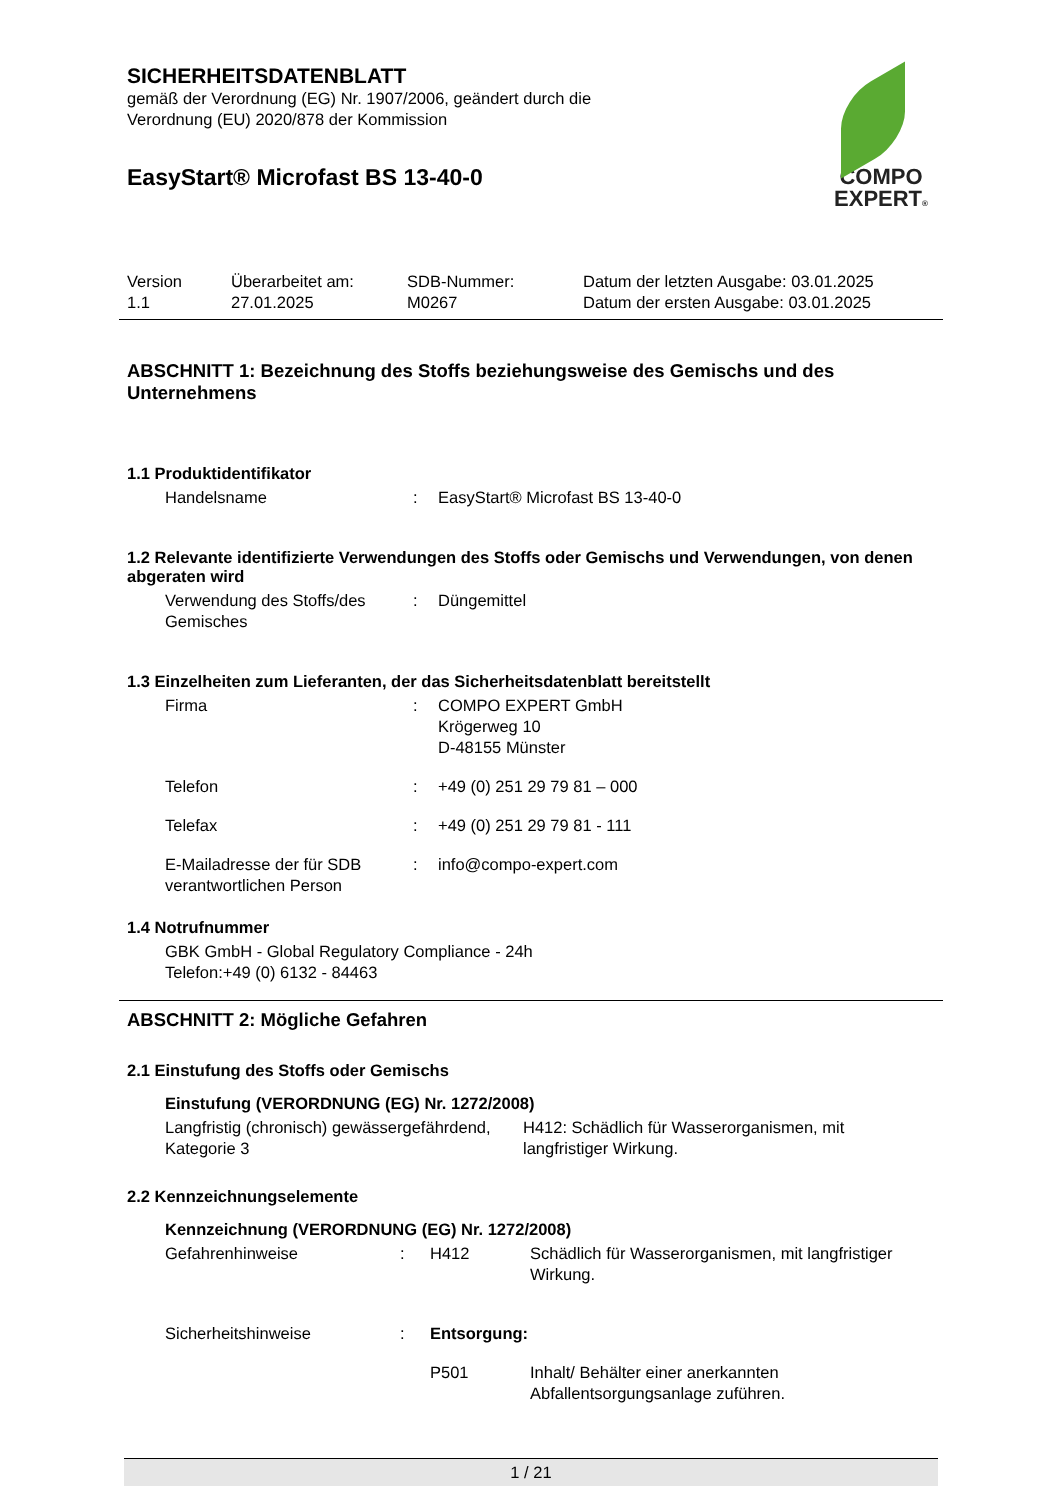COMPO
EXPERT®
SICHERHEITSDATENBLATT
gemäß der Verordnung (EG) Nr. 1907/2006, geändert durch die
Verordnung (EU) 2020/878 der Kommission
EasyStart® Microfast BS 13-40-0
| Version 1.1 | Überarbeitet am: 27.01.2025 | SDB-Nummer: M0267 | Datum der letzten Ausgabe: 03.01.2025 Datum der ersten Ausgabe: 03.01.2025 |
ABSCHNITT 1: Bezeichnung des Stoffs beziehungsweise des Gemischs und des Unternehmens
1.1 Produktidentifikator
| Handelsname | : | EasyStart® Microfast BS 13-40-0 |
1.2 Relevante identifizierte Verwendungen des Stoffs oder Gemischs und Verwendungen, von denen abgeraten wird
| Verwendung des Stoffs/des Gemisches | : | Düngemittel |
1.3 Einzelheiten zum Lieferanten, der das Sicherheitsdatenblatt bereitstellt
| Firma | : | COMPO EXPERT GmbH Krögerweg 10 D-48155 Münster |
| Telefon | : | +49 (0) 251 29 79 81 – 000 |
| Telefax | : | +49 (0) 251 29 79 81 - 111 |
| E-Mailadresse der für SDB verantwortlichen Person | : | info@compo-expert.com |
1.4 Notrufnummer
GBK GmbH - Global Regulatory Compliance - 24h
Telefon:+49 (0) 6132 - 84463
ABSCHNITT 2: Mögliche Gefahren
2.1 Einstufung des Stoffs oder Gemischs
Einstufung (VERORDNUNG (EG) Nr. 1272/2008)
| Langfristig (chronisch) gewässergefährdend, Kategorie 3 | H412: Schädlich für Wasserorganismen, mit langfristiger Wirkung. |
2.2 Kennzeichnungselemente
Kennzeichnung (VERORDNUNG (EG) Nr. 1272/2008)
| Gefahrenhinweise | : | H412 | Schädlich für Wasserorganismen, mit langfristiger Wirkung. |
| Sicherheitshinweise | : | Entsorgung: | |
| | | P501 | Inhalt/ Behälter einer anerkannten Abfallentsorgungsanlage zuführen. |
1 / 21